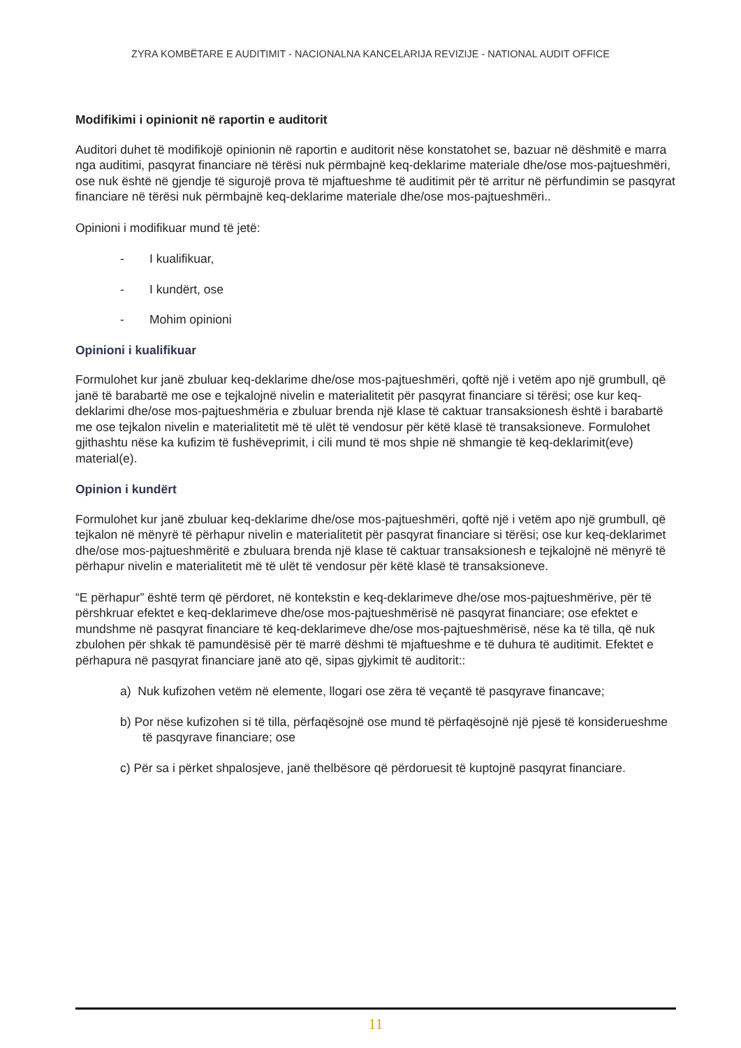ZYRA KOMBËTARE E AUDITIMIT - NACIONALNA KANCELARIJA REVIZIJE - NATIONAL AUDIT OFFICE
Modifikimi i opinionit në raportin e auditorit
Auditori duhet të modifikojë opinionin në raportin e auditorit nëse konstatohet se, bazuar në dëshmitë e marra nga auditimi, pasqyrat financiare në tërësi nuk përmbajnë keq-deklarime materiale dhe/ose mos-pajtueshmëri, ose nuk është në gjendje të sigurojë prova të mjaftueshme të auditimit për të arritur në përfundimin se pasqyrat financiare në tërësi nuk përmbajnë keq-deklarime materiale dhe/ose mos-pajtueshmëri..
Opinioni i modifikuar mund të jetë:
- I kualifikuar,
- I kundërt, ose
- Mohim opinioni
Opinioni i kualifikuar
Formulohet kur janë zbuluar keq-deklarime dhe/ose mos-pajtueshmëri, qoftë një i vetëm apo një grumbull, që janë të barabartë me ose e tejkalojnë nivelin e materialitetit për pasqyrat financiare si tërësi; ose kur keq-deklarimi dhe/ose mos-pajtueshmëria e zbuluar brenda një klase të caktuar transaksionesh është i barabartë me ose tejkalon nivelin e materialitetit më të ulët të vendosur për këtë klasë të transaksioneve. Formulohet gjithashtu nëse ka kufizim të fushëveprimit, i cili mund të mos shpie në shmangie të keq-deklarimit(eve) material(e).
Opinion i kundërt
Formulohet kur janë zbuluar keq-deklarime dhe/ose mos-pajtueshmëri, qoftë një i vetëm apo një grumbull, që tejkalon në mënyrë të përhapur nivelin e materialitetit për pasqyrat financiare si tërësi; ose kur keq-deklarimet dhe/ose mos-pajtueshmëritë e zbuluara brenda një klase të caktuar transaksionesh e tejkalojnë në mënyrë të përhapur nivelin e materialitetit më të ulët të vendosur për këtë klasë të transaksioneve.
“E përhapur” është term që përdoret, në kontekstin e keq-deklarimeve dhe/ose mos-pajtueshmërive, për të përshkruar efektet e keq-deklarimeve dhe/ose mos-pajtueshmërisë në pasqyrat financiare; ose efektet e mundshme në pasqyrat financiare të keq-deklarimeve dhe/ose mos-pajtueshmërisë, nëse ka të tilla, që nuk zbulohen për shkak të pamundësisë për të marrë dëshmi të mjaftueshme e të duhura të auditimit. Efektet e përhapura në pasqyrat financiare janë ato që, sipas gjykimit të auditorit::
a) Nuk kufizohen vetëm në elemente, llogari ose zëra të veçantë të pasqyrave financave;
b) Por nëse kufizohen si të tilla, përfaqësojnë ose mund të përfaqësojnë një pjesë të konsiderueshme të pasqyrave financiare; ose
c) Për sa i përket shpalosjeve, janë thelbësore që përdoruesit të kuptojnë pasqyrat financiare.
11